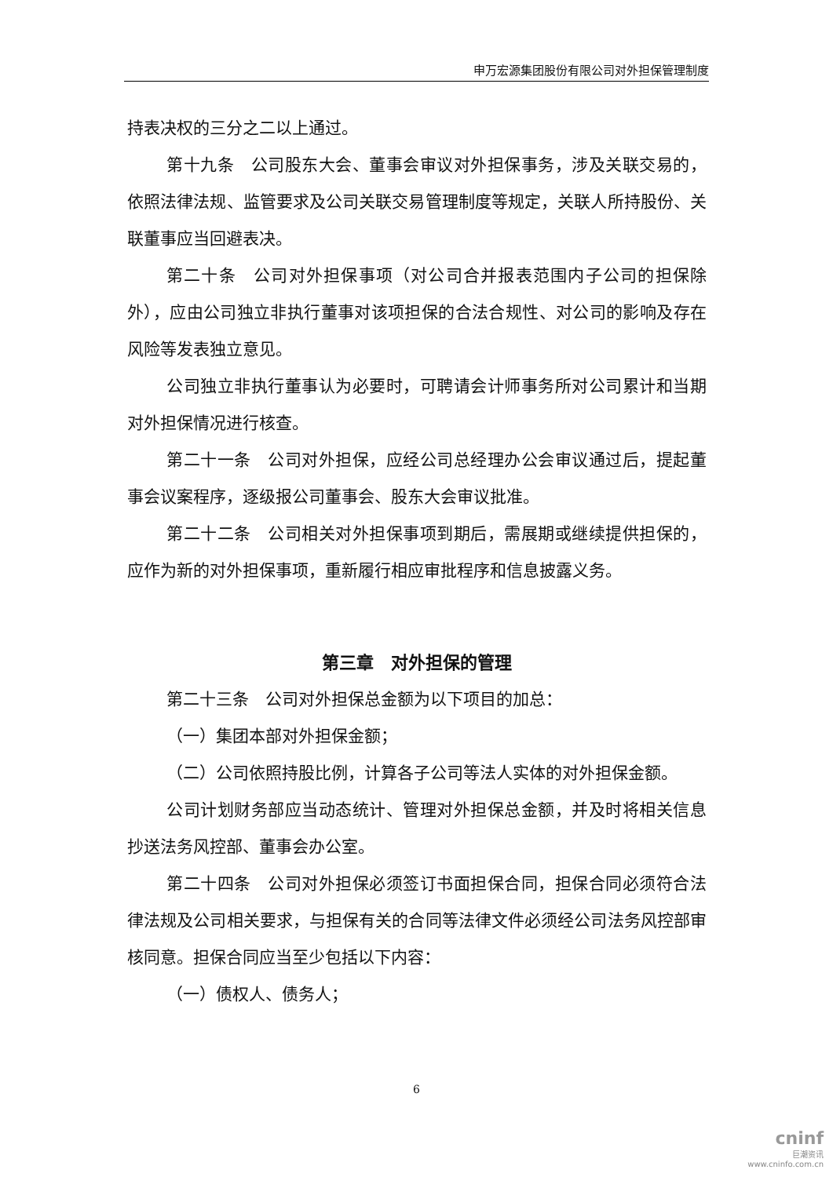申万宏源集团股份有限公司对外担保管理制度
持表决权的三分之二以上通过。
第十九条　公司股东大会、董事会审议对外担保事务，涉及关联交易的，依照法律法规、监管要求及公司关联交易管理制度等规定，关联人所持股份、关联董事应当回避表决。
第二十条　公司对外担保事项（对公司合并报表范围内子公司的担保除外），应由公司独立非执行董事对该项担保的合法合规性、对公司的影响及存在风险等发表独立意见。
公司独立非执行董事认为必要时，可聘请会计师事务所对公司累计和当期对外担保情况进行核查。
第二十一条　公司对外担保，应经公司总经理办公会审议通过后，提起董事会议案程序，逐级报公司董事会、股东大会审议批准。
第二十二条　公司相关对外担保事项到期后，需展期或继续提供担保的，应作为新的对外担保事项，重新履行相应审批程序和信息披露义务。
第三章　对外担保的管理
第二十三条　公司对外担保总金额为以下项目的加总：
（一）集团本部对外担保金额；
（二）公司依照持股比例，计算各子公司等法人实体的对外担保金额。
公司计划财务部应当动态统计、管理对外担保总金额，并及时将相关信息抄送法务风控部、董事会办公室。
第二十四条　公司对外担保必须签订书面担保合同，担保合同必须符合法律法规及公司相关要求，与担保有关的合同等法律文件必须经公司法务风控部审核同意。担保合同应当至少包括以下内容：
（一）债权人、债务人；
6
cninf
巨潮资讯
www.cninfo.com.cn